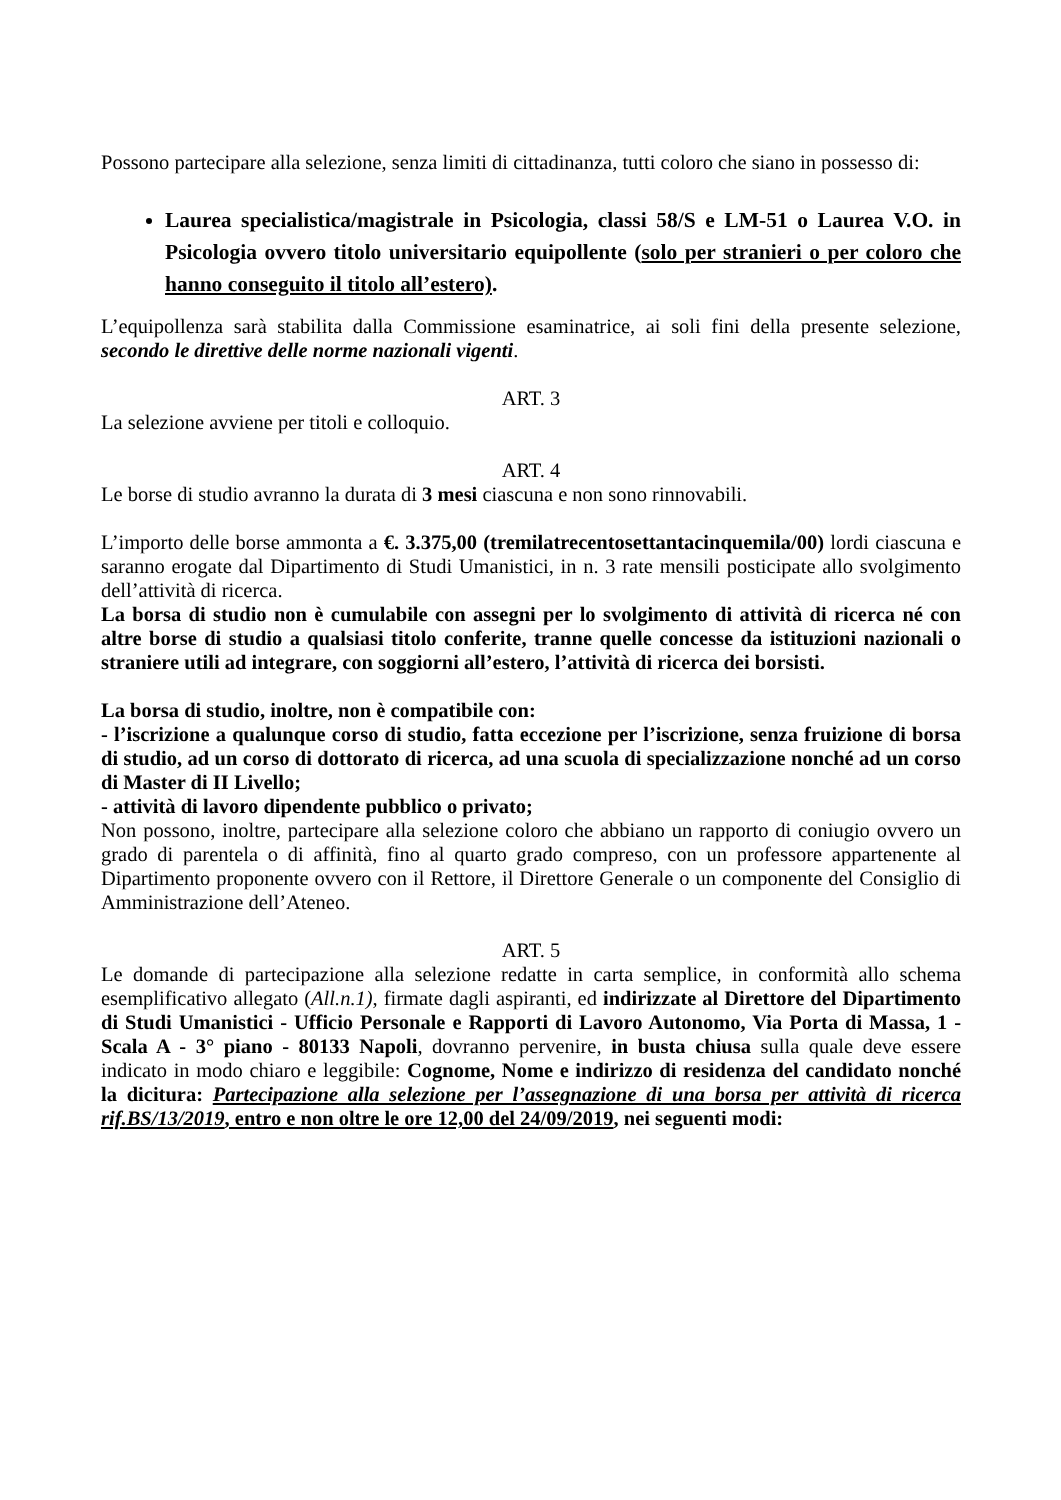Possono partecipare alla selezione, senza limiti di cittadinanza, tutti coloro che siano in possesso di:
Laurea specialistica/magistrale in Psicologia, classi 58/S e LM-51 o Laurea V.O. in Psicologia ovvero titolo universitario equipollente (solo per stranieri o per coloro che hanno conseguito il titolo all’estero).
L’equipollenza sarà stabilita dalla Commissione esaminatrice, ai soli fini della presente selezione, secondo le direttive delle norme nazionali vigenti.
ART. 3
La selezione avviene per titoli e colloquio.
ART. 4
Le borse di studio avranno la durata di 3 mesi ciascuna e non sono rinnovabili.
L’importo delle borse ammonta a €. 3.375,00 (tremilatrecentosettantacinquemila/00) lordi ciascuna e saranno erogate dal Dipartimento di Studi Umanistici, in n. 3 rate mensili posticipate allo svolgimento dell’attività di ricerca.
La borsa di studio non è cumulabile con assegni per lo svolgimento di attività di ricerca né con altre borse di studio a qualsiasi titolo conferite, tranne quelle concesse da istituzioni nazionali o straniere utili ad integrare, con soggiorni all’estero, l’attività di ricerca dei borsisti.
La borsa di studio, inoltre, non è compatibile con:
- l’iscrizione a qualunque corso di studio, fatta eccezione per l’iscrizione, senza fruizione di borsa di studio, ad un corso di dottorato di ricerca, ad una scuola di specializzazione nonché ad un corso di Master di II Livello;
- attività di lavoro dipendente pubblico o privato;
Non possono, inoltre, partecipare alla selezione coloro che abbiano un rapporto di coniugio ovvero un grado di parentela o di affinità, fino al quarto grado compreso, con un professore appartenente al Dipartimento proponente ovvero con il Rettore, il Direttore Generale o un componente del Consiglio di Amministrazione dell’Ateneo.
ART. 5
Le domande di partecipazione alla selezione redatte in carta semplice, in conformità allo schema esemplificativo allegato (All.n.1), firmate dagli aspiranti, ed indirizzate al Direttore del Dipartimento di Studi Umanistici - Ufficio Personale e Rapporti di Lavoro Autonomo, Via Porta di Massa, 1 - Scala A - 3° piano - 80133 Napoli, dovranno pervenire, in busta chiusa sulla quale deve essere indicato in modo chiaro e leggibile: Cognome, Nome e indirizzo di residenza del candidato nonché la dicitura: Partecipazione alla selezione per l’assegnazione di una borsa per attività di ricerca rif.BS/13/2019, entro e non oltre le ore 12,00 del 24/09/2019, nei seguenti modi: